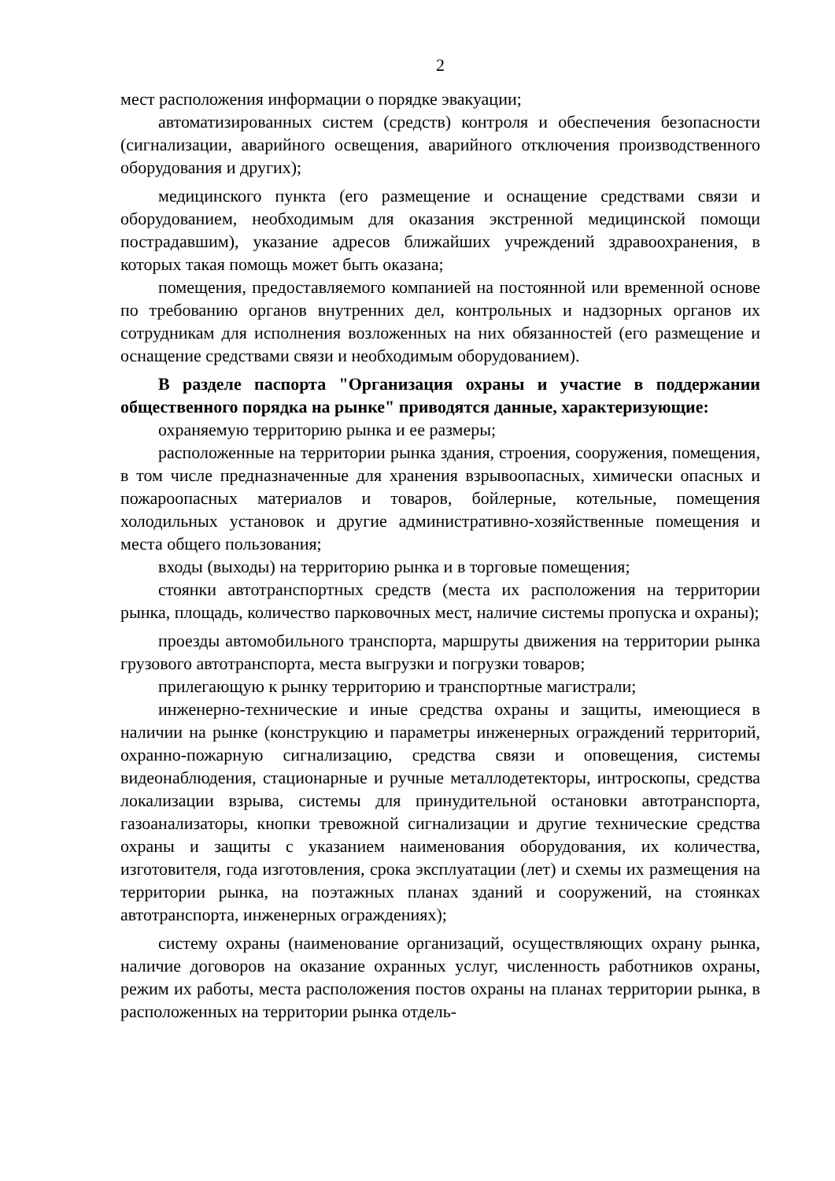2
мест расположения информации о порядке эвакуации;
автоматизированных систем (средств) контроля и обеспечения безопасности (сигнализации, аварийного освещения, аварийного отключения производственного оборудования и других);
медицинского пункта (его размещение и оснащение средствами связи и оборудованием, необходимым для оказания экстренной медицинской помощи пострадавшим), указание адресов ближайших учреждений здравоохранения, в которых такая помощь может быть оказана;
помещения, предоставляемого компанией на постоянной или временной основе по требованию органов внутренних дел, контрольных и надзорных органов их сотрудникам для исполнения возложенных на них обязанностей (его размещение и оснащение средствами связи и необходимым оборудованием).
В разделе паспорта "Организация охраны и участие в поддержании общественного порядка на рынке" приводятся данные, характеризующие:
охраняемую территорию рынка и ее размеры;
расположенные на территории рынка здания, строения, сооружения, помещения, в том числе предназначенные для хранения взрывоопасных, химически опасных и пожароопасных материалов и товаров, бойлерные, котельные, помещения холодильных установок и другие административно-хозяйственные помещения и места общего пользования;
входы (выходы) на территорию рынка и в торговые помещения;
стоянки автотранспортных средств (места их расположения на территории рынка, площадь, количество парковочных мест, наличие системы пропуска и охраны);
проезды автомобильного транспорта, маршруты движения на территории рынка грузового автотранспорта, места выгрузки и погрузки товаров;
прилегающую к рынку территорию и транспортные магистрали;
инженерно-технические и иные средства охраны и защиты, имеющиеся в наличии на рынке (конструкцию и параметры инженерных ограждений территорий, охранно-пожарную сигнализацию, средства связи и оповещения, системы видеонаблюдения, стационарные и ручные металлодетекторы, интроскопы, средства локализации взрыва, системы для принудительной остановки автотранспорта, газоанализаторы, кнопки тревожной сигнализации и другие технические средства охраны и защиты с указанием наименования оборудования, их количества, изготовителя, года изготовления, срока эксплуатации (лет) и схемы их размещения на территории рынка, на поэтажных планах зданий и сооружений, на стоянках автотранспорта, инженерных ограждениях);
систему охраны (наименование организаций, осуществляющих охрану рынка, наличие договоров на оказание охранных услуг, численность работников охраны, режим их работы, места расположения постов охраны на планах территории рынка, в расположенных на территории рынка отдель-